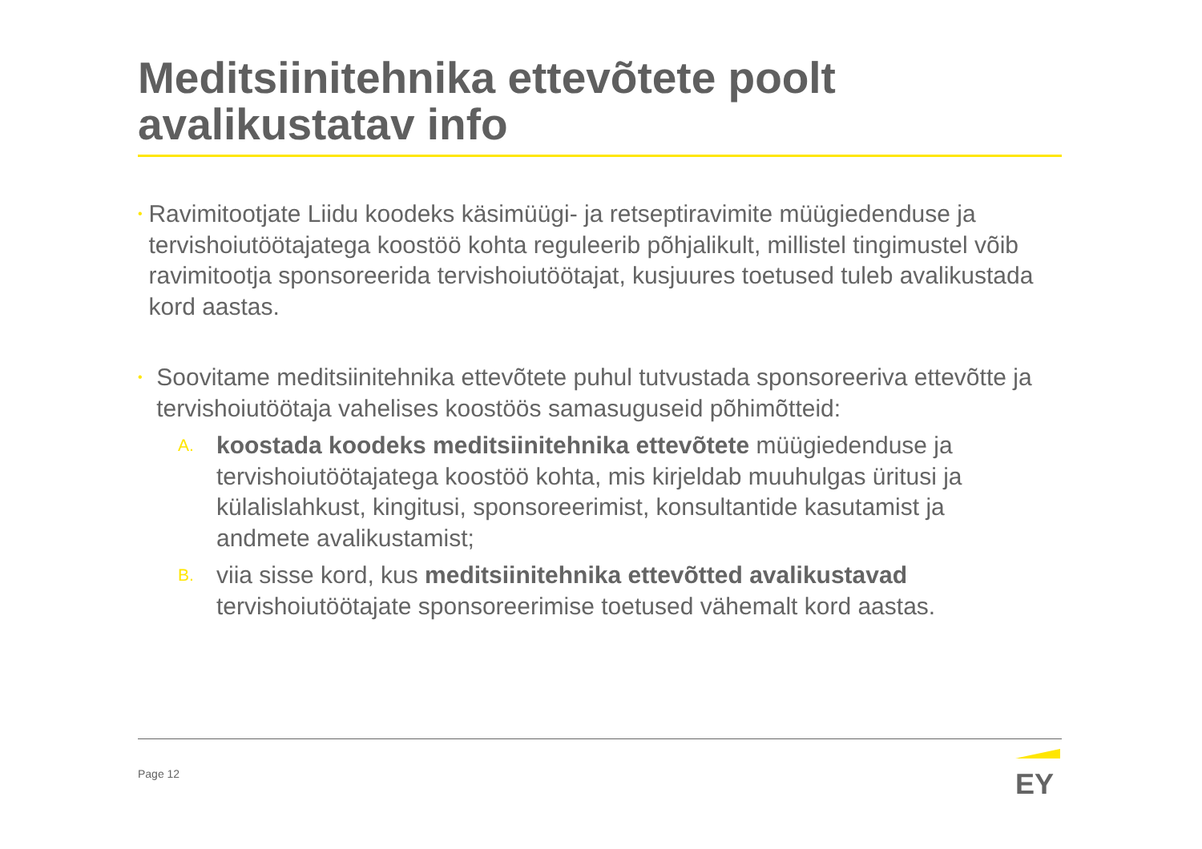Meditsiinitehnika ettevõtete poolt avalikustatav info
•
Ravimitootjate Liidu koodeks käsimüügi- ja retseptiravimite müügiedenduse ja tervishoiutöötajatega koostöö kohta reguleerib põhjalikult, millistel tingimustel võib ravimitootja sponsoreerida tervishoiutöötajat, kusjuures toetused tuleb avalikustada kord aastas.
•
Soovitame meditsiinitehnika ettevõtete puhul tutvustada sponsoreeriva ettevõtte ja tervishoiutöötaja vahelises koostöös samasuguseid põhimõtteid:
A.
koostada koodeks meditsiinitehnika ettevõtete müügiedenduse ja tervishoiutöötajatega koostöö kohta, mis kirjeldab muuhulgas üritusi ja külalislahkust, kingitusi, sponsoreerimist, konsultantide kasutamist ja andmete avalikustamist;
B.
viia sisse kord, kus meditsiinitehnika ettevõtted avalikustavad tervishoiutöötajate sponsoreerimise toetused vähemalt kord aastas.
Page 12
EY